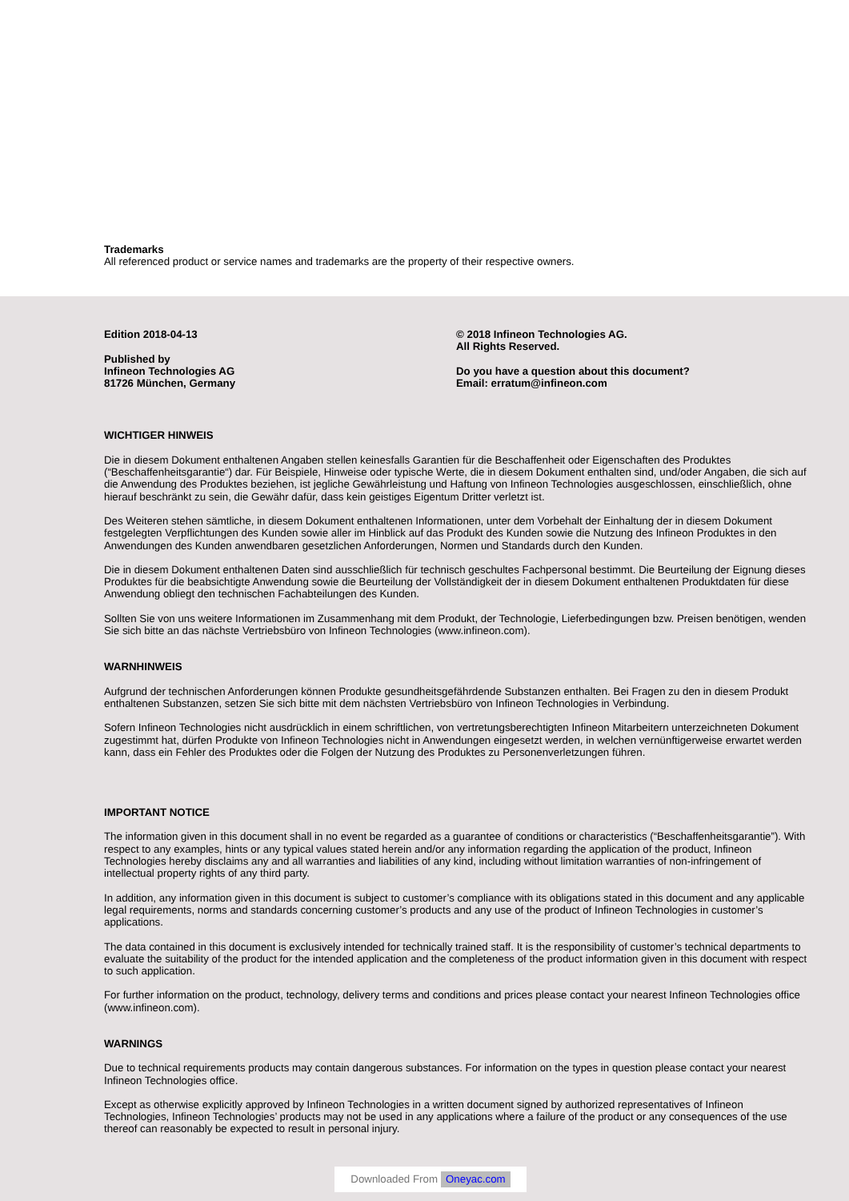Trademarks
All referenced product or service names and trademarks are the property of their respective owners.
Edition 2018-04-13
Published by
Infineon Technologies AG
81726 München, Germany
© 2018 Infineon Technologies AG.
All Rights Reserved.
Do you have a question about this document?
Email: erratum@infineon.com
WICHTIGER HINWEIS
Die in diesem Dokument enthaltenen Angaben stellen keinesfalls Garantien für die Beschaffenheit oder Eigenschaften des Produktes (“Beschaffenheitsgarantie“) dar. Für Beispiele, Hinweise oder typische Werte, die in diesem Dokument enthalten sind, und/oder Angaben, die sich auf die Anwendung des Produktes beziehen, ist jegliche Gewährleistung und Haftung von Infineon Technologies ausgeschlossen, einschließlich, ohne hierauf beschränkt zu sein, die Gewähr dafür, dass kein geistiges Eigentum Dritter verletzt ist.
Des Weiteren stehen sämtliche, in diesem Dokument enthaltenen Informationen, unter dem Vorbehalt der Einhaltung der in diesem Dokument festgelegten Verpflichtungen des Kunden sowie aller im Hinblick auf das Produkt des Kunden sowie die Nutzung des Infineon Produktes in den Anwendungen des Kunden anwendbaren gesetzlichen Anforderungen, Normen und Standards durch den Kunden.
Die in diesem Dokument enthaltenen Daten sind ausschließlich für technisch geschultes Fachpersonal bestimmt. Die Beurteilung der Eignung dieses Produktes für die beabsichtigte Anwendung sowie die Beurteilung der Vollständigkeit der in diesem Dokument enthaltenen Produktdaten für diese Anwendung obliegt den technischen Fachabteilungen des Kunden.
Sollten Sie von uns weitere Informationen im Zusammenhang mit dem Produkt, der Technologie, Lieferbedingungen bzw. Preisen benötigen, wenden Sie sich bitte an das nächste Vertriebsbüro von Infineon Technologies (www.infineon.com).
WARNHINWEIS
Aufgrund der technischen Anforderungen können Produkte gesundheitsgefährdende Substanzen enthalten. Bei Fragen zu den in diesem Produkt enthaltenen Substanzen, setzen Sie sich bitte mit dem nächsten Vertriebsbüro von Infineon Technologies in Verbindung.
Sofern Infineon Technologies nicht ausdrücklich in einem schriftlichen, von vertretungsberechtigten Infineon Mitarbeitern unterzeichneten Dokument zugestimmt hat, dürfen Produkte von Infineon Technologies nicht in Anwendungen eingesetzt werden, in welchen vernünftigerweise erwartet werden kann, dass ein Fehler des Produktes oder die Folgen der Nutzung des Produktes zu Personenverletzungen führen.
IMPORTANT NOTICE
The information given in this document shall in no event be regarded as a guarantee of conditions or characteristics (“Beschaffenheitsgarantie”). With respect to any examples, hints or any typical values stated herein and/or any information regarding the application of the product, Infineon Technologies hereby disclaims any and all warranties and liabilities of any kind, including without limitation warranties of non-infringement of intellectual property rights of any third party.
In addition, any information given in this document is subject to customer’s compliance with its obligations stated in this document and any applicable legal requirements, norms and standards concerning customer’s products and any use of the product of Infineon Technologies in customer’s applications.
The data contained in this document is exclusively intended for technically trained staff. It is the responsibility of customer’s technical departments to evaluate the suitability of the product for the intended application and the completeness of the product information given in this document with respect to such application.
For further information on the product, technology, delivery terms and conditions and prices please contact your nearest Infineon Technologies office (www.infineon.com).
WARNINGS
Due to technical requirements products may contain dangerous substances. For information on the types in question please contact your nearest Infineon Technologies office.
Except as otherwise explicitly approved by Infineon Technologies in a written document signed by authorized representatives of Infineon Technologies, Infineon Technologies’ products may not be used in any applications where a failure of the product or any consequences of the use thereof can reasonably be expected to result in personal injury.
Downloaded From Oneyac.com